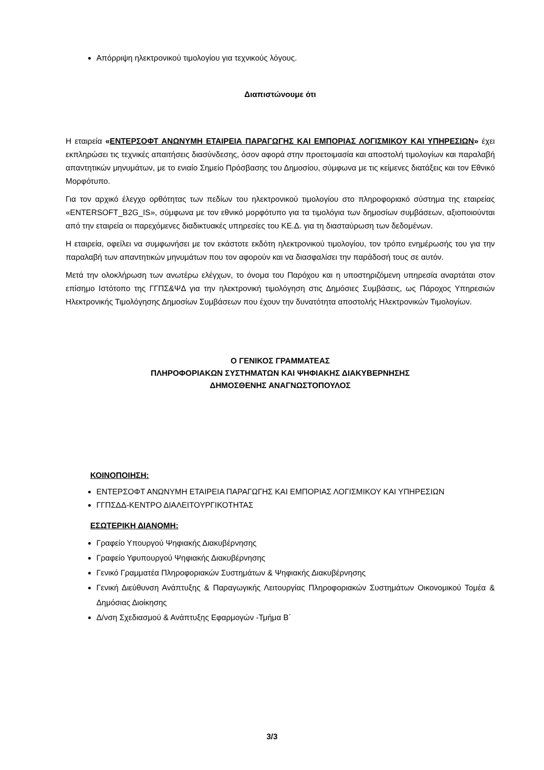Απόρριψη ηλεκτρονικού τιμολογίου για τεχνικούς λόγους.
Διαπιστώνουμε ότι
Η εταιρεία «ΕΝΤΕΡΣΟΦΤ ΑΝΩΝΥΜΗ ΕΤΑΙΡΕΙΑ ΠΑΡΑΓΩΓΗΣ ΚΑΙ ΕΜΠΟΡΙΑΣ ΛΟΓΙΣΜΙΚΟΥ ΚΑΙ ΥΠΗΡΕΣΙΩΝ» έχει εκπληρώσει τις τεχνικές απαιτήσεις διασύνδεσης, όσον αφορά στην προετοιμασία και αποστολή τιμολογίων και παραλαβή απαντητικών μηνυμάτων, με το ενιαίο Σημείο Πρόσβασης του Δημοσίου, σύμφωνα με τις κείμενες διατάξεις και τον Εθνικό Μορφότυπο.
Για τον αρχικό έλεγχο ορθότητας των πεδίων του ηλεκτρονικού τιμολογίου στο πληροφοριακό σύστημα της εταιρείας «ENTERSOFT_B2G_IS», σύμφωνα με τον εθνικό μορφότυπο για τα τιμολόγια των δημοσίων συμβάσεων, αξιοποιούνται από την εταιρεία οι παρεχόμενες διαδικτυακές υπηρεσίες του ΚΕ.Δ. για τη διασταύρωση των δεδομένων.
Η εταιρεία, οφείλει να συμφωνήσει με τον εκάστοτε εκδότη ηλεκτρονικού τιμολογίου, τον τρόπο ενημέρωσής του για την παραλαβή των απαντητικών μηνυμάτων που τον αφορούν και να διασφαλίσει την παράδοσή τους σε αυτόν.
Μετά την ολοκλήρωση των ανωτέρω ελέγχων, το όνομα του Παρόχου και η υποστηριζόμενη υπηρεσία αναρτάται στον επίσημο Ιστότοπο της ΓΓΠΣ&ΨΔ για την ηλεκτρονική τιμολόγηση στις Δημόσιες Συμβάσεις, ως Πάροχος Υπηρεσιών Ηλεκτρονικής Τιμολόγησης Δημοσίων Συμβάσεων που έχουν την δυνατότητα αποστολής Ηλεκτρονικών Τιμολογίων.
Ο ΓΕΝΙΚΟΣ ΓΡΑΜΜΑΤΕΑΣ
ΠΛΗΡΟΦΟΡΙΑΚΩΝ ΣΥΣΤΗΜΑΤΩΝ ΚΑΙ ΨΗΦΙΑΚΗΣ ΔΙΑΚΥΒΕΡΝΗΣΗΣ
ΔΗΜΟΣΘΕΝΗΣ ΑΝΑΓΝΩΣΤΟΠΟΥΛΟΣ
ΚΟΙΝΟΠΟΙΗΣΗ:
ΕΝΤΕΡΣΟΦΤ ΑΝΩΝΥΜΗ ΕΤΑΙΡΕΙΑ ΠΑΡΑΓΩΓΗΣ ΚΑΙ ΕΜΠΟΡΙΑΣ ΛΟΓΙΣΜΙΚΟΥ ΚΑΙ ΥΠΗΡΕΣΙΩΝ
ΓΓΠΣΔΔ-ΚΕΝΤΡΟ ΔΙΑΛΕΙΤΟΥΡΓΙΚΟΤΗΤΑΣ
ΕΣΩΤΕΡΙΚΗ ΔΙΑΝΟΜΗ:
Γραφείο Υπουργού Ψηφιακής Διακυβέρνησης
Γραφείο Υφυπουργού Ψηφιακής Διακυβέρνησης
Γενικό Γραμματέα Πληροφοριακών Συστημάτων & Ψηφιακής Διακυβέρνησης
Γενική Διεύθυνση Ανάπτυξης & Παραγωγικής Λειτουργίας Πληροφοριακών Συστημάτων Οικονομικού Τομέα & Δημόσιας Διοίκησης
Δ/νση Σχεδιασμού & Ανάπτυξης Εφαρμογών -Τμήμα Β΄
3/3